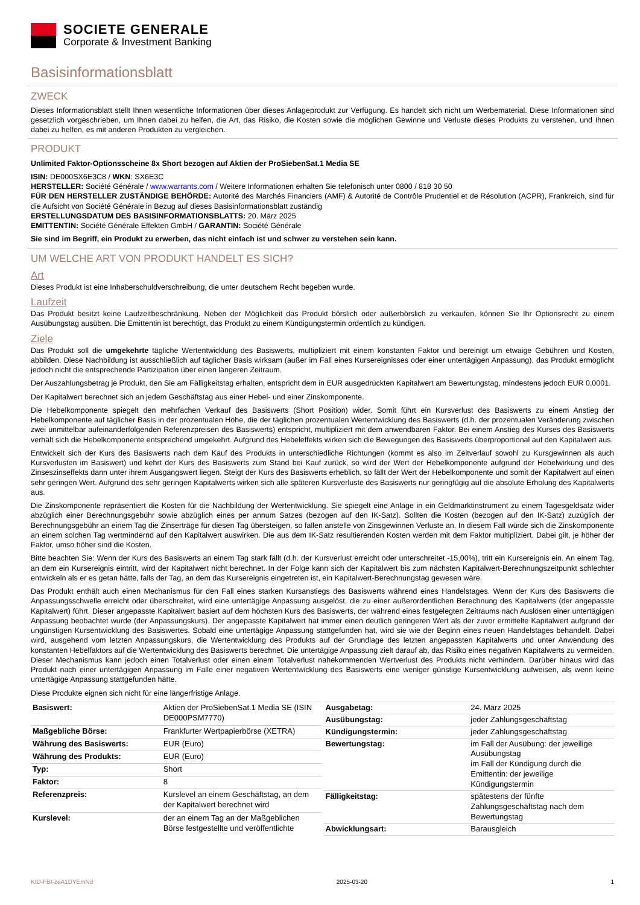SOCIETE GENERALE
Corporate & Investment Banking
Basisinformationsblatt
ZWECK
Dieses Informationsblatt stellt Ihnen wesentliche Informationen über dieses Anlageprodukt zur Verfügung. Es handelt sich nicht um Werbematerial. Diese Informationen sind gesetzlich vorgeschrieben, um Ihnen dabei zu helfen, die Art, das Risiko, die Kosten sowie die möglichen Gewinne und Verluste dieses Produkts zu verstehen, und Ihnen dabei zu helfen, es mit anderen Produkten zu vergleichen.
PRODUKT
Unlimited Faktor-Optionsscheine 8x Short bezogen auf Aktien der ProSiebenSat.1 Media SE
ISIN: DE000SX6E3C8 / WKN: SX6E3C
HERSTELLER: Société Générale / www.warrants.com / Weitere Informationen erhalten Sie telefonisch unter 0800 / 818 30 50
FÜR DEN HERSTELLER ZUSTÄNDIGE BEHÖRDE: Autorité des Marchés Financiers (AMF) & Autorité de Contrôle Prudentiel et de Résolution (ACPR), Frankreich, sind für die Aufsicht von Société Générale in Bezug auf dieses Basisinformationsblatt zuständig
ERSTELLUNGSDATUM DES BASISINFORMATIONSBLATTS: 20. März 2025
EMITTENTIN: Société Générale Effekten GmbH / GARANTIN: Société Générale
Sie sind im Begriff, ein Produkt zu erwerben, das nicht einfach ist und schwer zu verstehen sein kann.
UM WELCHE ART VON PRODUKT HANDELT ES SICH?
Art
Dieses Produkt ist eine Inhaberschuldverschreibung, die unter deutschem Recht begeben wurde.
Laufzeit
Das Produkt besitzt keine Laufzeitbeschränkung. Neben der Möglichkeit das Produkt börslich oder außerbörslich zu verkaufen, können Sie Ihr Optionsrecht zu einem Ausübungstag ausüben. Die Emittentin ist berechtigt, das Produkt zu einem Kündigungstermin ordentlich zu kündigen.
Ziele
Das Produkt soll die umgekehrte tägliche Wertentwicklung des Basiswerts, multipliziert mit einem konstanten Faktor und bereinigt um etwaige Gebühren und Kosten, abbilden. Diese Nachbildung ist ausschließlich auf täglicher Basis wirksam (außer im Fall eines Kursereignisses oder einer untertägigen Anpassung), das Produkt ermöglicht jedoch nicht die entsprechende Partizipation über einen längeren Zeitraum.
Der Auszahlungsbetrag je Produkt, den Sie am Fälligkeitstag erhalten, entspricht dem in EUR ausgedrückten Kapitalwert am Bewertungstag, mindestens jedoch EUR 0,0001.
Der Kapitalwert berechnet sich an jedem Geschäftstag aus einer Hebel- und einer Zinskomponente.
Die Hebelkomponente spiegelt den mehrfachen Verkauf des Basiswerts (Short Position) wider. Somit führt ein Kursverlust des Basiswerts zu einem Anstieg der Hebelkomponente auf täglicher Basis in der prozentualen Höhe, die der täglichen prozentualen Wertentwicklung des Basiswerts (d.h. der prozentualen Veränderung zwischen zwei unmittelbar aufeinanderfolgenden Referenzpreisen des Basiswerts) entspricht, multipliziert mit dem anwendbaren Faktor. Bei einem Anstieg des Kurses des Basiswerts verhält sich die Hebelkomponente entsprechend umgekehrt. Aufgrund des Hebeleffekts wirken sich die Bewegungen des Basiswerts überproportional auf den Kapitalwert aus.
Entwickelt sich der Kurs des Basiswerts nach dem Kauf des Produkts in unterschiedliche Richtungen (kommt es also im Zeitverlauf sowohl zu Kursgewinnen als auch Kursverlusten im Basiswert) und kehrt der Kurs des Basiswerts zum Stand bei Kauf zurück, so wird der Wert der Hebelkomponente aufgrund der Hebelwirkung und des Zinseszinseffekts dann unter ihrem Ausgangswert liegen. Steigt der Kurs des Basiswerts erheblich, so fällt der Wert der Hebelkomponente und somit der Kapitalwert auf einen sehr geringen Wert. Aufgrund des sehr geringen Kapitalwerts wirken sich alle späteren Kursverluste des Basiswerts nur geringfügig auf die absolute Erholung des Kapitalwerts aus.
Die Zinskomponente repräsentiert die Kosten für die Nachbildung der Wertentwicklung. Sie spiegelt eine Anlage in ein Geldmarktinstrument zu einem Tagesgeldsatz wider abzüglich einer Berechnungsgebühr sowie abzüglich eines per annum Satzes (bezogen auf den IK-Satz). Sollten die Kosten (bezogen auf den IK-Satz) zuzüglich der Berechnungsgebühr an einem Tag die Zinserträge für diesen Tag übersteigen, so fallen anstelle von Zinsgewinnen Verluste an. In diesem Fall würde sich die Zinskomponente an einem solchen Tag wertmindernd auf den Kapitalwert auswirken. Die aus dem IK-Satz resultierenden Kosten werden mit dem Faktor multipliziert. Dabei gilt, je höher der Faktor, umso höher sind die Kosten.
Bitte beachten Sie: Wenn der Kurs des Basiswerts an einem Tag stark fällt (d.h. der Kursverlust erreicht oder unterschreitet -15,00%), tritt ein Kursereignis ein. An einem Tag, an dem ein Kursereignis eintritt, wird der Kapitalwert nicht berechnet. In der Folge kann sich der Kapitalwert bis zum nächsten Kapitalwert-Berechnungszeitpunkt schlechter entwickeln als er es getan hätte, falls der Tag, an dem das Kursereignis eingetreten ist, ein Kapitalwert-Berechnungstag gewesen wäre.
Das Produkt enthält auch einen Mechanismus für den Fall eines starken Kursanstiegs des Basiswerts während eines Handelstages. Wenn der Kurs des Basiswerts die Anpassungsschwelle erreicht oder überschreitet, wird eine untertägige Anpassung ausgelöst, die zu einer außerordentlichen Berechnung des Kapitalwerts (der angepasste Kapitalwert) führt. Dieser angepasste Kapitalwert basiert auf dem höchsten Kurs des Basiswerts, der während eines festgelegten Zeitraums nach Auslösen einer untertägigen Anpassung beobachtet wurde (der Anpassungskurs). Der angepasste Kapitalwert hat immer einen deutlich geringeren Wert als der zuvor ermittelte Kapitalwert aufgrund der ungünstigen Kursentwicklung des Basiswertes. Sobald eine untertägige Anpassung stattgefunden hat, wird sie wie der Beginn eines neuen Handelstages behandelt. Dabei wird, ausgehend vom letzten Anpassungskurs, die Wertentwicklung des Produkts auf der Grundlage des letzten angepassten Kapitalwerts und unter Anwendung des konstanten Hebelfaktors auf die Wertentwicklung des Basiswerts berechnet. Die untertägige Anpassung zielt darauf ab, das Risiko eines negativen Kapitalwerts zu vermeiden. Dieser Mechanismus kann jedoch einen Totalverlust oder einen einem Totalverlust nahekommenden Wertverlust des Produkts nicht verhindern. Darüber hinaus wird das Produkt nach einer untertägigen Anpassung im Falle einer negativen Wertentwicklung des Basiswerts eine weniger günstige Kursentwicklung aufweisen, als wenn keine untertägige Anpassung stattgefunden hätte.
Diese Produkte eignen sich nicht für eine längerfristige Anlage.
| Basiswert: | Aktien der ProSiebenSat.1 Media SE (ISIN DE000PSM7770) |
| Maßgebliche Börse: | Frankfurter Wertpapierbörse (XETRA) |
| Währung des Basiswerts: | EUR (Euro) |
| Währung des Produkts: | EUR (Euro) |
| Typ: | Short |
| Faktor: | 8 |
| Referenzpreis: | Kurslevel an einem Geschäftstag, an dem der Kapitalwert berechnet wird |
| Kurslevel: | der an einem Tag an der Maßgeblichen Börse festgestellte und veröffentlichte |
| Ausgabetag: | 24. März 2025 |
| Ausübungstag: | jeder Zahlungsgeschäftstag |
| Kündigungstermin: | jeder Zahlungsgeschäftstag |
| Bewertungstag: | im Fall der Ausübung: der jeweilige Ausübungstag im Fall der Kündigung durch die Emittentin: der jeweilige Kündigungstermin |
| Fälligkeitstag: | spätestens der fünfte Zahlungsgeschäftstag nach dem Bewertungstag |
| Abwicklungsart: | Barausgleich |
KID-FBI-zeA1DYEmNd 2025-03-20 1